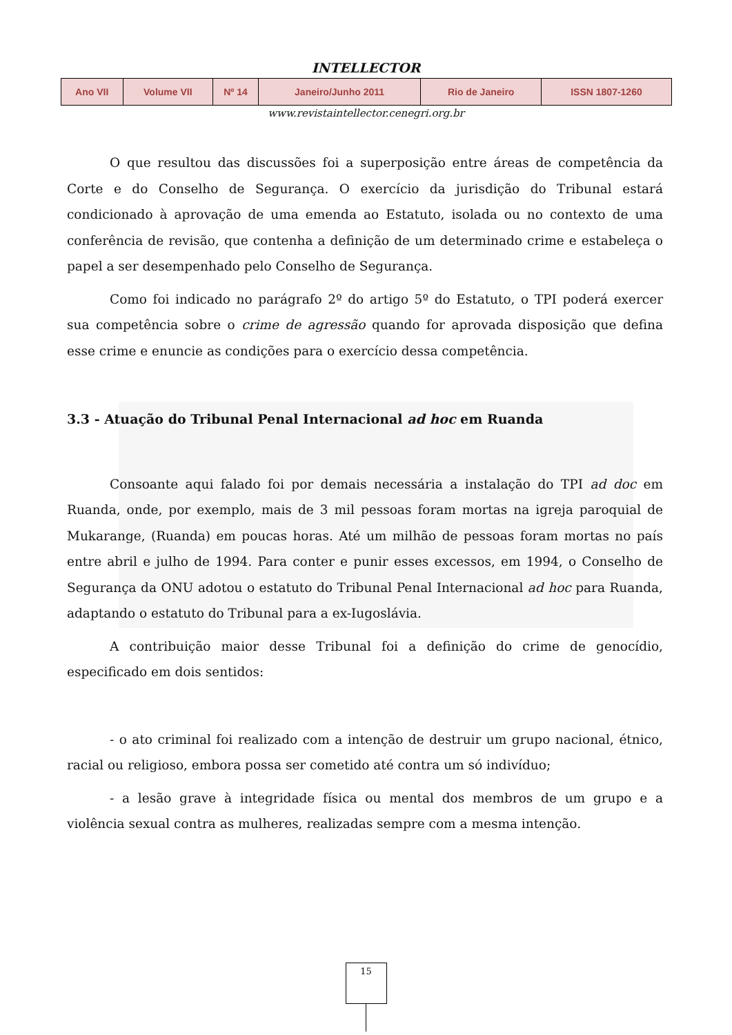INTELLECTOR
| Ano VII | Volume VII | Nº 14 | Janeiro/Junho 2011 | Rio de Janeiro | ISSN 1807-1260 |
www.revistaintellector.cenegri.org.br
O que resultou das discussões foi a superposição entre áreas de competência da Corte e do Conselho de Segurança. O exercício da jurisdição do Tribunal estará condicionado à aprovação de uma emenda ao Estatuto, isolada ou no contexto de uma conferência de revisão, que contenha a definição de um determinado crime e estabeleça o papel a ser desempenhado pelo Conselho de Segurança.
Como foi indicado no parágrafo 2º do artigo 5º do Estatuto, o TPI poderá exercer sua competência sobre o crime de agressão quando for aprovada disposição que defina esse crime e enuncie as condições para o exercício dessa competência.
3.3 - Atuação do Tribunal Penal Internacional ad hoc em Ruanda
Consoante aqui falado foi por demais necessária a instalação do TPI ad doc em Ruanda, onde, por exemplo, mais de 3 mil pessoas foram mortas na igreja paroquial de Mukarange, (Ruanda) em poucas horas. Até um milhão de pessoas foram mortas no país entre abril e julho de 1994. Para conter e punir esses excessos, em 1994, o Conselho de Segurança da ONU adotou o estatuto do Tribunal Penal Internacional ad hoc para Ruanda, adaptando o estatuto do Tribunal para a ex-Iugoslávia.
A contribuição maior desse Tribunal foi a definição do crime de genocídio, especificado em dois sentidos:
- o ato criminal foi realizado com a intenção de destruir um grupo nacional, étnico, racial ou religioso, embora possa ser cometido até contra um só indivíduo;
- a lesão grave à integridade física ou mental dos membros de um grupo e a violência sexual contra as mulheres, realizadas sempre com a mesma intenção.
15